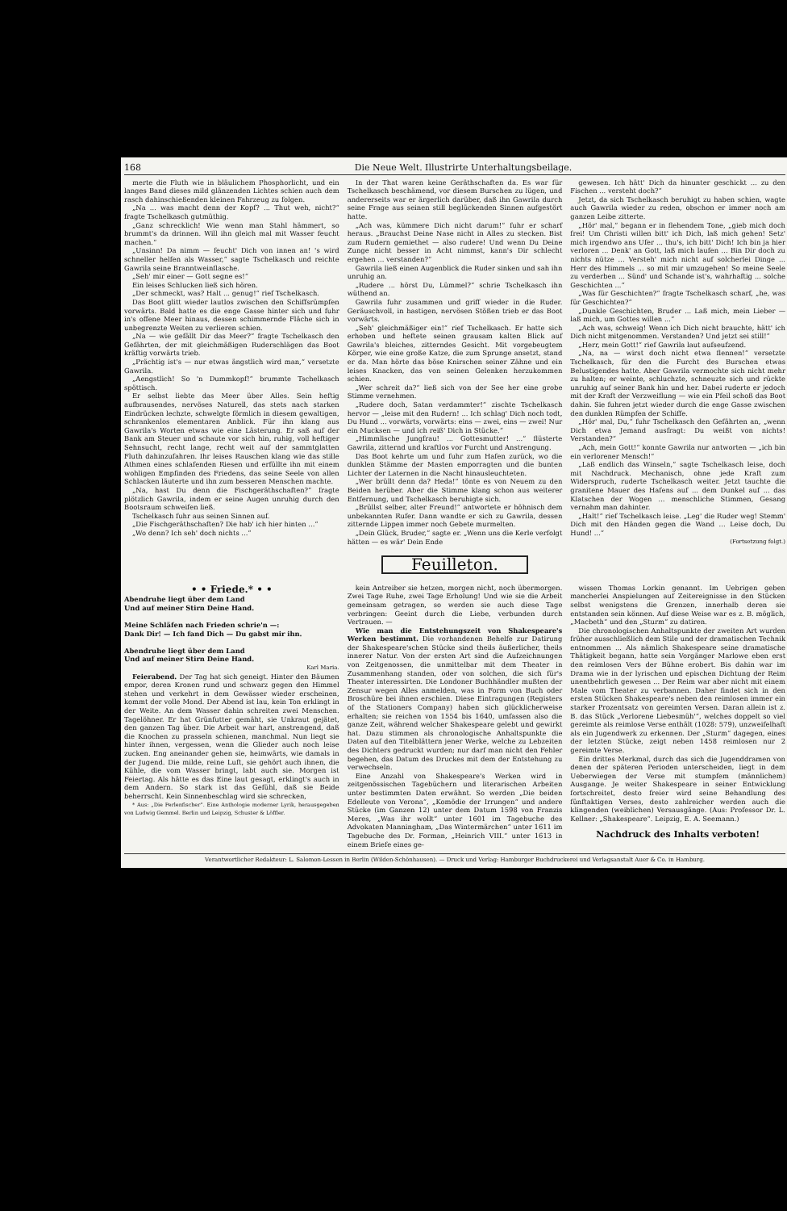168 Die Neue Welt. Illustrirte Unterhaltungsbeilage.
merte die Fluth wie in bläulichem Phosphorlicht, und ein langes Band dieses mild glänzenden Lichtes schien auch dem rasch dahinschießenden kleinen Fahrzeug zu folgen.
„Na ... was macht denn der Kopf? ... Thut weh, nicht?“ fragte Tschelkasch gutmüthig.
„Ganz schrecklich! Wie wenn man Stahl hämmert, so brummt's da drinnen. Will ihn gleich mal mit Wasser feucht machen.“
„Unsinn! Da nimm — feucht' Dich von innen an! 's wird schneller helfen als Wasser,“ sagte Tschelkasch und reichte Gawrila seine Branntweinflasche.
„Seh' mir einer — Gott segne es!“
Ein leises Schlucken ließ sich hören.
„Der schmeckt, was? Halt ... genug!“ rief Tschelkasch.
Das Boot glitt wieder lautlos zwischen den Schiffsrümpfen vorwärts. Bald hatte es die enge Gasse hinter sich und fuhr in's offene Meer hinaus, dessen schimmernde Fläche sich in unbegrenzte Weiten zu verlieren schien.
„Na — wie gefällt Dir das Meer?“ fragte Tschelkasch den Gefährten, der mit gleichmäßigen Ruderschlägen das Boot kräftig vorwärts trieb.
„Prächtig ist's — nur etwas ängstlich wird man,“ versetzte Gawrila.
„Aengstlich! So 'n Dummkopf!“ brummte Tschelkasch spöttisch.
Er selbst liebte das Meer über Alles. Sein heftig aufbrausendes, nervöses Naturell, das stets nach starken Eindrücken lechzte, schwelgte förmlich in diesem gewaltigen, schrankenlos elementaren Anblick. Für ihn klang aus Gawrila's Worten etwas wie eine Lästerung. Er saß auf der Bank am Steuer und schaute vor sich hin, ruhig, voll heftiger Sehnsucht, recht lange, recht weit auf der sammtglatten Fluth dahinzufahren. Ihr leises Rauschen klang wie das stille Athmen eines schlafenden Riesen und erfüllte ihn mit einem wohligen Empfinden des Friedens, das seine Seele von allen Schlacken läuterte und ihn zum besseren Menschen machte.
„Na, hast Du denn die Fischgeräthschaften?“ fragte plötzlich Gawrila, indem er seine Augen unruhig durch den Bootsraum schweifen ließ.
Tschelkasch fuhr aus seinen Sinnen auf.
„Die Fischgeräthschaften? Die hab' ich hier hinten ...“
„Wo denn? Ich seh' doch nichts ...“
In der That waren keine Geräthschaften da. Es war für Tschelkasch beschämend, vor diesem Burschen zu lügen, und andererseits war er ärgerlich darüber, daß ihn Gawrila durch seine Frage aus seinen still beglückenden Sinnen aufgestört hatte.
„Ach was, kümmere Dich nicht darum!“ fuhr er scharf heraus. „Brauchst Deine Nase nicht in Alles zu stecken. Bist zum Rudern gemiethet — also rudere! Und wenn Du Deine Zunge nicht besser in Acht nimmst, kann's Dir schlecht ergehen ... verstanden?“
Gawrila ließ einen Augenblick die Ruder sinken und sah ihn unruhig an.
„Rudere ... hörst Du, Lümmel?“ schrie Tschelkasch ihn wüthend an.
Gawrila fuhr zusammen und griff wieder in die Ruder. Geräuschvoll, in hastigen, nervösen Stößen trieb er das Boot vorwärts.
„Seh' gleichmäßiger ein!“ rief Tschelkasch. Er hatte sich erhoben und heftete seinen grausam kalten Blick auf Gawrila's bleiches, zitterndes Gesicht. Mit vorgebeugtem Körper, wie eine große Katze, die zum Sprunge ansetzt, stand er da. Man hörte das böse Knirschen seiner Zähne und ein leises Knacken, das von seinen Gelenken herzukommen schien.
„Wer schreit da?“ ließ sich von der See her eine grobe Stimme vernehmen.
„Rudere doch, Satan verdammter!“ zischte Tschelkasch hervor — „leise mit den Rudern! ... Ich schlag' Dich noch todt, Du Hund ... vorwärts, vorwärts: eins — zwei, eins — zwei! Nur ein Mucksen — und ich reiß' Dich in Stücke.“
„Himmlische Jungfrau! ... Gottesmutter! ...“ flüsterte Gawrila, zitternd und kraftlos vor Furcht und Anstrengung.
Das Boot kehrte um und fuhr zum Hafen zurück, wo die dunklen Stämme der Masten emporragten und die bunten Lichter der Laternen in die Nacht hinausleuchteten.
„Wer brüllt denn da? Heda!“ tönte es von Neuem zu den Beiden herüber. Aber die Stimme klang schon aus weiterer Entfernung, und Tschelkasch beruhigte sich.
„Brüllst selber, alter Freund!“ antwortete er höhnisch dem unbekannten Rufer. Dann wandte er sich zu Gawrila, dessen zitternde Lippen immer noch Gebete murmelten.
„Dein Glück, Bruder,“ sagte er. „Wenn uns die Kerle verfolgt hätten — es wär' Dein Ende
gewesen. Ich hätt' Dich da hinunter geschickt ... zu den Fischen ... versteht doch?“
Jetzt, da sich Tschelkasch beruhigt zu haben schien, wagte auch Gawrila wieder zu reden, obschon er immer noch am ganzen Leibe zitterte.
„Hör' mal,“ begann er in flehendem Tone, „gieb mich doch frei! Um Christi willen bitt' ich Dich, laß mich gehen! Setz' mich irgendwo ans Ufer ... thu's, ich bitt' Dich! Ich bin ja hier verloren ... Denk' an Gott, laß mich laufen ... Bin Dir doch zu nichts nütze ... Versteh' mich nicht auf solcherlei Dinge ... Herr des Himmels ... so mit mir umzugehen! So meine Seele zu verderben ... Sünd' und Schande ist's, wahrhaftig ... solche Geschichten ...“
„Was für Geschichten?“ fragte Tschelkasch scharf, „he, was für Geschichten?“
„Dunkle Geschichten, Bruder ... Laß mich, mein Lieber — laß mich, um Gottes willen ...“
„Ach was, schweig! Wenn ich Dich nicht brauchte, hätt' ich Dich nicht mitgenommen. Verstanden? Und jetzt sei still!“
„Herr, mein Gott!“ rief Gawrila laut aufseufzend.
„Na, na — wirst doch nicht etwa flennen!“ versetzte Tschelkasch, für den die Furcht des Burschen etwas Belustigendes hatte. Aber Gawrila vermochte sich nicht mehr zu halten; er weinte, schluchzte, schneuzte sich und rückte unruhig auf seiner Bank hin und her. Dabei ruderte er jedoch mit der Kraft der Verzweiflung — wie ein Pfeil schoß das Boot dahin. Sie fuhren jetzt wieder durch die enge Gasse zwischen den dunklen Rümpfen der Schiffe.
„Hör' mal, Du,“ fuhr Tschelkasch den Gefährten an, „wenn Dich etwa Jemand ausfragt: Du weißt von nichts! Verstanden?“
„Ach, mein Gott!“ konnte Gawrila nur antworten — „ich bin ein verlorener Mensch!“
„Laß endlich das Winseln,“ sagte Tschelkasch leise, doch mit Nachdruck. Mechanisch, ohne jede Kraft zum Widerspruch, ruderte Tschelkasch weiter. Jetzt tauchte die granitene Mauer des Hafens auf ... dem Dunkel auf ... das Klatschen der Wogen ... menschliche Stimmen, Gesang vernahm man dahinter.
„Halt!“ rief Tschelkasch leise. „Leg' die Ruder weg! Stemm' Dich mit den Händen gegen die Wand ... Leise doch, Du Hund! ...“
(Fortsetzung folgt.)
Feuilleton.
• • Friede.* • •
Abendruhe liegt über dem Land
Und auf meiner Stirn Deine Hand.
Meine Schläfen nach Frieden schrie'n —:
Dank Dir! — Ich fand Dich — Du gabst mir ihn.
Abendruhe liegt über dem Land
Und auf meiner Stirn Deine Hand.
Karl Maria.
Feierabend. Der Tag hat sich geneigt. Hinter den Bäumen empor, deren Kronen rund und schwarz gegen den Himmel stehen und verkehrt in dem Gewässer wieder erscheinen, kommt der volle Mond. Der Abend ist lau, kein Ton erklingt in der Weite. An dem Wasser dahin schreiten zwei Menschen. Tagelöhner. Er hat Grünfutter gemäht, sie Unkraut gejätet, den ganzen Tag über. Die Arbeit war hart, anstrengend, daß die Knochen zu prasseln schienen, manchmal. Nun liegt sie hinter ihnen, vergessen, wenn die Glieder auch noch leise zucken. Eng aneinander gehen sie, heimwärts, wie damals in der Jugend. Die milde, reine Luft, sie gehört auch ihnen, die Kühle, die vom Wasser bringt, labt auch sie. Morgen ist Feiertag. Als hätte es das Eine laut gesagt, erklingt's auch in dem Andern. So stark ist das Gefühl, daß sie Beide beherrscht. Kein Sinnenbeschlag wird sie schrecken,
* Aus: „Die Perlenfischer“. Eine Anthologie moderner Lyrik, herausgegeben von Ludwig Gemmel. Berlin und Leipzig, Schuster & Löffler.
kein Antreiber sie hetzen, morgen nicht, noch übermorgen. Zwei Tage Ruhe, zwei Tage Erholung! Und wie sie die Arbeit gemeinsam getragen, so werden sie auch diese Tage verbringen: Geeint durch die Liebe, verbunden durch Vertrauen. —
Wie man die Entstehungszeit von Shakespeare's Werken bestimmt. Die vorhandenen Behelfe zur Datirung der Shakespeare'schen Stücke sind theils äußerlicher, theils innerer Natur. Von der ersten Art sind die Aufzeichnungen von Zeitgenossen, die unmittelbar mit dem Theater in Zusammenhang standen, oder von solchen, die sich für's Theater interessirten. Die Londoner Buchhändler mußten der Zensur wegen Alles anmelden, was in Form von Buch oder Broschüre bei ihnen erschien. Diese Eintragungen (Registers of the Stationers Company) haben sich glücklicherweise erhalten; sie reichen von 1554 bis 1640, umfassen also die ganze Zeit, während welcher Shakespeare gelebt und gewirkt hat. Dazu stimmen als chronologische Anhaltspunkte die Daten auf den Titelblättern jener Werke, welche zu Lebzeiten des Dichters gedruckt wurden; nur darf man nicht den Fehler begehen, das Datum des Druckes mit dem der Entstehung zu verwechseln.
Eine Anzahl von Shakespeare's Werken wird in zeitgenössischen Tagebüchern und literarischen Arbeiten unter bestimmten Daten erwähnt. So werden „Die beiden Edelleute von Verona“, „Komödie der Irrungen“ und andere Stücke (im Ganzen 12) unter dem Datum 1598 von Franzis Meres, „Was ihr wollt“ unter 1601 im Tagebuche des Advokaten Manningham, „Das Wintermärchen“ unter 1611 im Tagebuche des Dr. Forman, „Heinrich VIII.“ unter 1613 in einem Briefe eines ge-
wissen Thomas Lorkin genannt. Im Uebrigen geben mancherlei Anspielungen auf Zeitereignisse in den Stücken selbst wenigstens die Grenzen, innerhalb deren sie entstanden sein können. Auf diese Weise war es z. B. möglich, „Macbeth“ und den „Sturm“ zu datiren.
Die chronologischen Anhaltspunkte der zweiten Art wurden früher ausschließlich dem Stile und der dramatischen Technik entnommen ... Als nämlich Shakespeare seine dramatische Thätigkeit begann, hatte sein Vorgänger Marlowe eben erst den reimlosen Vers der Bühne erobert. Bis dahin war im Drama wie in der lyrischen und epischen Dichtung der Reim unentbehrlich gewesen ... Der Reim war aber nicht mit einem Male vom Theater zu verbannen. Daher findet sich in den ersten Stücken Shakespeare's neben den reimlosen immer ein starker Prozentsatz von gereimten Versen. Daran allein ist z. B. das Stück „Verlorene Liebesmüh'“, welches doppelt so viel gereimte als reimlose Verse enthält (1028: 579), unzweifelhaft als ein Jugendwerk zu erkennen. Der „Sturm“ dagegen, eines der letzten Stücke, zeigt neben 1458 reimlosen nur 2 gereimte Verse.
Ein drittes Merkmal, durch das sich die Jugenddramen von denen der späteren Perioden unterscheiden, liegt in dem Ueberwiegen der Verse mit stumpfem (männlichem) Ausgange. Je weiter Shakespeare in seiner Entwicklung fortschreitet, desto freier wird seine Behandlung des fünftaktigen Verses, desto zahlreicher werden auch die klingenden (weiblichen) Versausgänge. (Aus: Professor Dr. L. Kellner: „Shakespeare“. Leipzig, E. A. Seemann.)
Nachdruck des Inhalts verboten!
Verantwortlicher Redakteur: L. Salomon-Lessen in Berlin (Wilden-Schönhausen). — Druck und Verlag: Hamburger Buchdruckerei und Verlagsanstalt Auer & Co. in Hamburg.